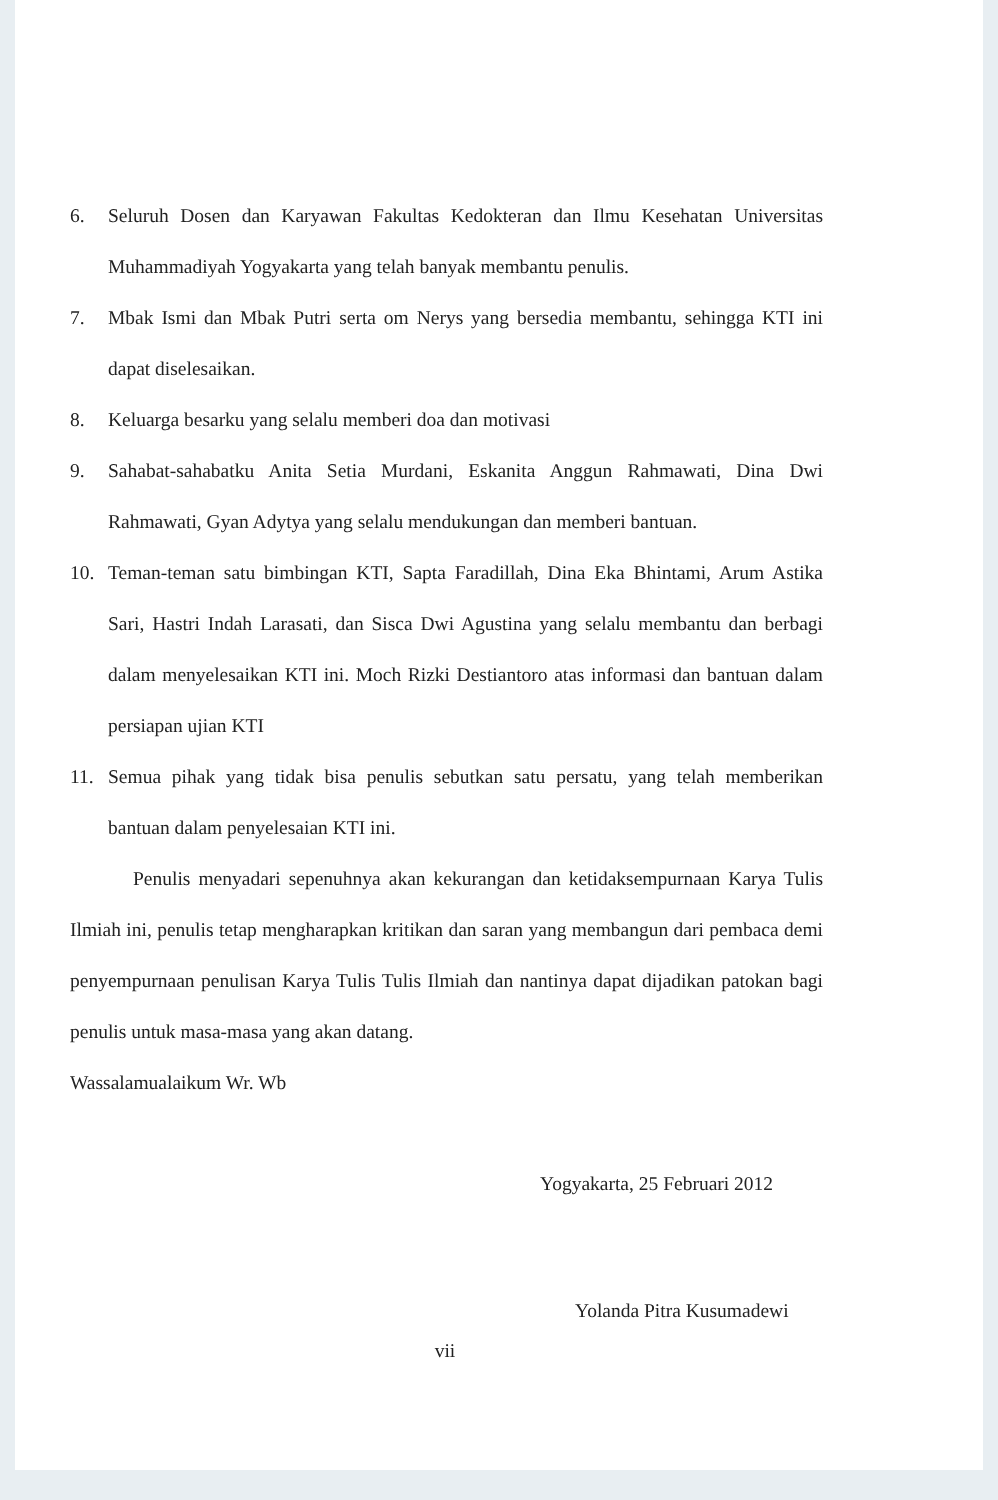6. Seluruh Dosen dan Karyawan Fakultas Kedokteran dan Ilmu Kesehatan Universitas Muhammadiyah Yogyakarta yang telah banyak membantu penulis.
7. Mbak Ismi dan Mbak Putri serta om Nerys yang bersedia membantu, sehingga KTI ini dapat diselesaikan.
8. Keluarga besarku yang selalu memberi doa dan motivasi
9. Sahabat-sahabatku Anita Setia Murdani, Eskanita Anggun Rahmawati, Dina Dwi Rahmawati, Gyan Adytya yang selalu mendukungan dan memberi bantuan.
10. Teman-teman satu bimbingan KTI, Sapta Faradillah, Dina Eka Bhintami, Arum Astika Sari, Hastri Indah Larasati, dan Sisca Dwi Agustina yang selalu membantu dan berbagi dalam menyelesaikan KTI ini. Moch Rizki Destiantoro atas informasi dan bantuan dalam persiapan ujian KTI
11. Semua pihak yang tidak bisa penulis sebutkan satu persatu, yang telah memberikan bantuan dalam penyelesaian KTI ini.
Penulis menyadari sepenuhnya akan kekurangan dan ketidaksempurnaan Karya Tulis Ilmiah ini, penulis tetap mengharapkan kritikan dan saran yang membangun dari pembaca demi penyempurnaan penulisan Karya Tulis Tulis Ilmiah dan nantinya dapat dijadikan patokan bagi penulis untuk masa-masa yang akan datang.
Wassalamualaikum Wr. Wb
Yogyakarta, 25 Februari 2012
Yolanda Pitra Kusumadewi
vii